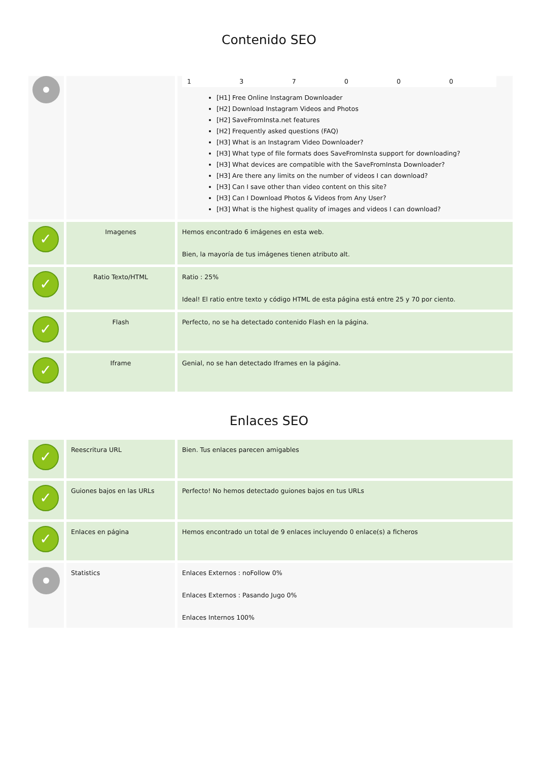Contenido SEO
| | | 1 3 7 0 0 0 [H1] Free Online Instagram Downloader [H2] Download Instagram Videos and Photos [H2] SaveFromInsta.net features [H2] Frequently asked questions (FAQ) [H3] What is an Instagram Video Downloader? [H3] What type of file formats does SaveFromInsta support for downloading? [H3] What devices are compatible with the SaveFromInsta Downloader? [H3] Are there any limits on the number of videos I can download? [H3] Can I save other than video content on this site? [H3] Can I Download Photos & Videos from Any User? [H3] What is the highest quality of images and videos I can download? |
| ✓ | Imagenes | Hemos encontrado 6 imágenes en esta web. Bien, la mayoría de tus imágenes tienen atributo alt. |
| ✓ | Ratio Texto/HTML | Ratio : 25% Ideal! El ratio entre texto y código HTML de esta página está entre 25 y 70 por ciento. |
| ✓ | Flash | Perfecto, no se ha detectado contenido Flash en la página. |
| ✓ | Iframe | Genial, no se han detectado Iframes en la página. |
Enlaces SEO
| ✓ | Reescritura URL | Bien. Tus enlaces parecen amigables |
| ✓ | Guiones bajos en las URLs | Perfecto! No hemos detectado guiones bajos en tus URLs |
| ✓ | Enlaces en página | Hemos encontrado un total de 9 enlaces incluyendo 0 enlace(s) a ficheros |
| | Statistics | Enlaces Externos : noFollow 0% Enlaces Externos : Pasando Jugo 0% Enlaces Internos 100% |